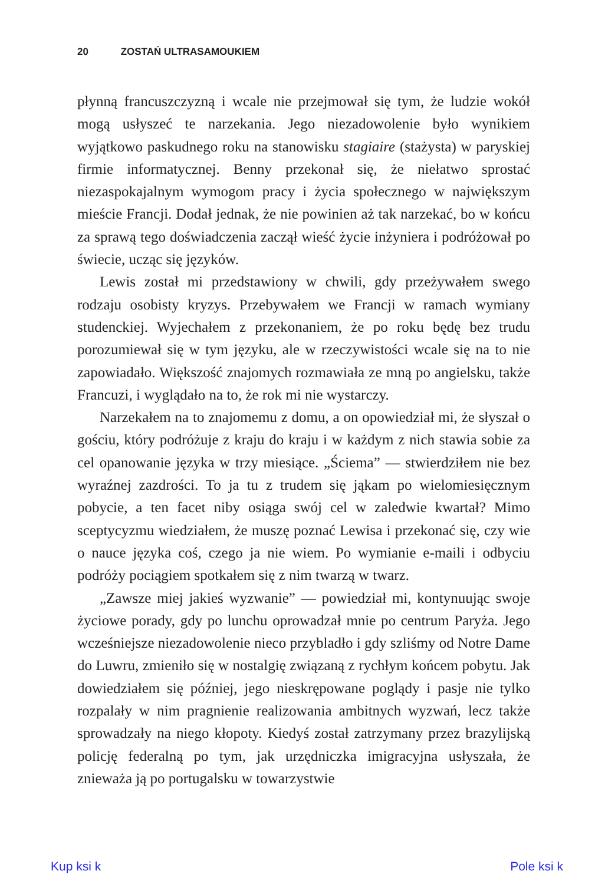20 ZOSTAŃ ULTRASAMOUKIEM
płynną francuszczyzną i wcale nie przejmował się tym, że ludzie wokół mogą usłyszeć te narzekania. Jego niezadowolenie było wynikiem wyjątkowo paskudnego roku na stanowisku stagiaire (stażysta) w paryskiej firmie informatycznej. Benny przekonał się, że niełatwo sprostać niezaspokajalnym wymogom pracy i życia społecznego w największym mieście Francji. Dodał jednak, że nie powinien aż tak narzekać, bo w końcu za sprawą tego doświadczenia zaczął wieść życie inżyniera i podróżował po świecie, ucząc się języków.
Lewis został mi przedstawiony w chwili, gdy przeżywałem swego rodzaju osobisty kryzys. Przebywałem we Francji w ramach wymiany studenckiej. Wyjechałem z przekonaniem, że po roku będę bez trudu porozumiewał się w tym języku, ale w rzeczywistości wcale się na to nie zapowiadało. Większość znajomych rozmawiała ze mną po angielsku, także Francuzi, i wyglądało na to, że rok mi nie wystarczy.
Narzekałem na to znajomemu z domu, a on opowiedział mi, że słyszał o gościu, który podróżuje z kraju do kraju i w każdym z nich stawia sobie za cel opanowanie języka w trzy miesiące. „Ściema” — stwierdziłem nie bez wyraźnej zazdrości. To ja tu z trudem się jąkam po wielomiesięcznym pobycie, a ten facet niby osiąga swój cel w zaledwie kwartał? Mimo sceptycyzmu wiedziałem, że muszę poznać Lewisa i przekonać się, czy wie o nauce języka coś, czego ja nie wiem. Po wymianie e-maili i odbyciu podróży pociągiem spotkałem się z nim twarzą w twarz.
„Zawsze miej jakieś wyzwanie” — powiedział mi, kontynuując swoje życiowe porady, gdy po lunchu oprowadzał mnie po centrum Paryża. Jego wcześniejsze niezadowolenie nieco przybladło i gdy szliśmy od Notre Dame do Luwru, zmieniło się w nostalgię związaną z rychłym końcem pobytu. Jak dowiedziałem się później, jego nieskrępowane poglądy i pasje nie tylko rozpalały w nim pragnienie realizowania ambitnych wyzwań, lecz także sprowadzały na niego kłopoty. Kiedyś został zatrzymany przez brazylijską policję federalną po tym, jak urzędniczka imigracyjna usłyszała, że znieważa ją po portugalsku w towarzystwie
Kup ksi k Pole ksi k